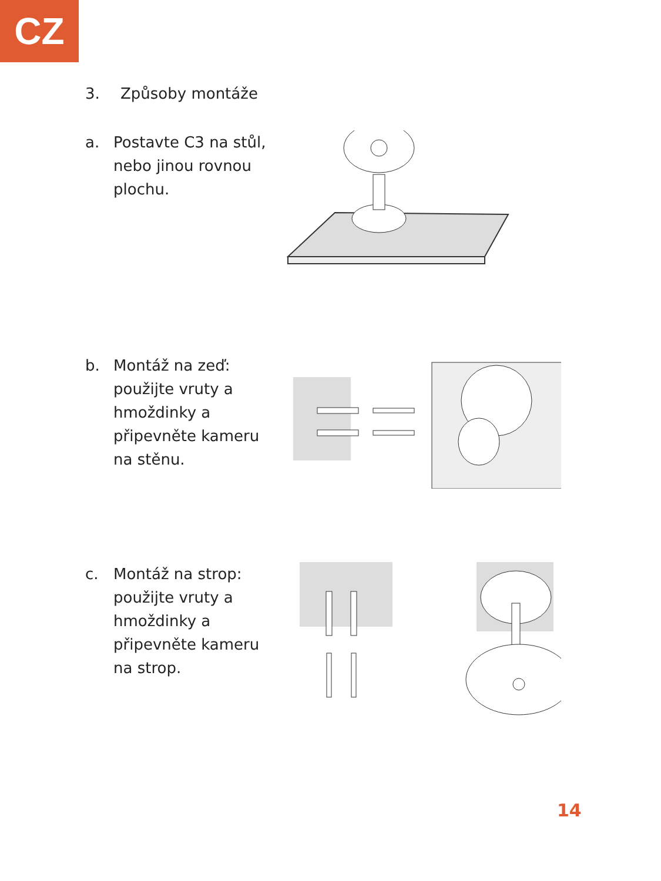CZ
3. Způsoby montáže
a. Postavte C3 na stůl, nebo jinou rovnou plochu.
b. Montáž na zeď: použijte vruty a hmoždinky a připevněte kameru na stěnu.
c. Montáž na strop: použijte vruty a hmoždinky a připevněte kameru na strop.
14